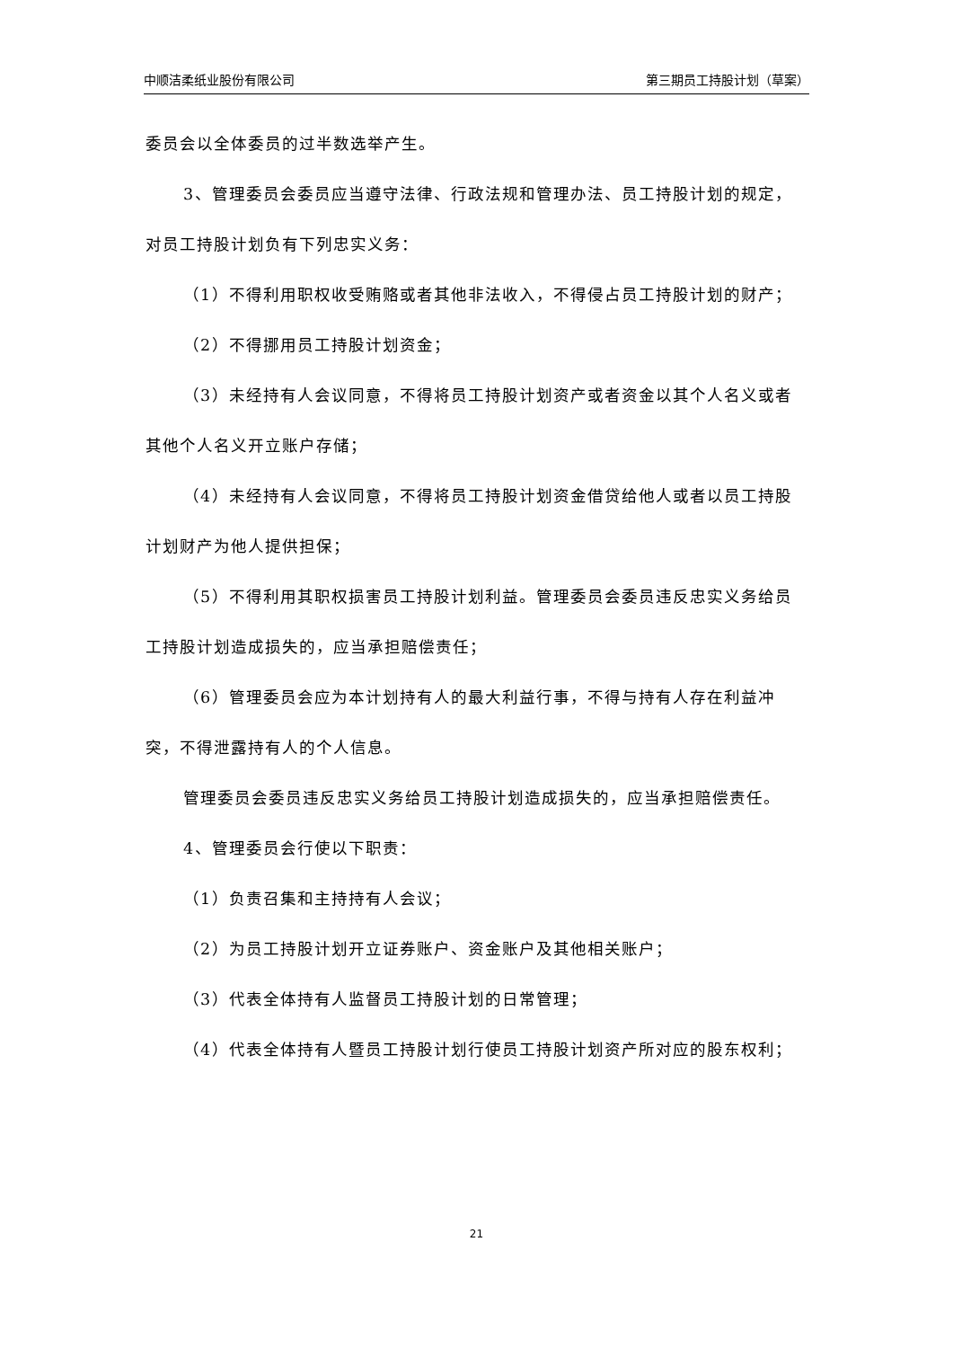中顺洁柔纸业股份有限公司 第三期员工持股计划（草案）
委员会以全体委员的过半数选举产生。
3、管理委员会委员应当遵守法律、行政法规和管理办法、员工持股计划的规定，对员工持股计划负有下列忠实义务：
（1）不得利用职权收受贿赂或者其他非法收入，不得侵占员工持股计划的财产；
（2）不得挪用员工持股计划资金；
（3）未经持有人会议同意，不得将员工持股计划资产或者资金以其个人名义或者其他个人名义开立账户存储；
（4）未经持有人会议同意，不得将员工持股计划资金借贷给他人或者以员工持股计划财产为他人提供担保；
（5）不得利用其职权损害员工持股计划利益。管理委员会委员违反忠实义务给员工持股计划造成损失的，应当承担赔偿责任；
（6）管理委员会应为本计划持有人的最大利益行事，不得与持有人存在利益冲突，不得泄露持有人的个人信息。
管理委员会委员违反忠实义务给员工持股计划造成损失的，应当承担赔偿责任。
4、管理委员会行使以下职责：
（1）负责召集和主持持有人会议；
（2）为员工持股计划开立证券账户、资金账户及其他相关账户；
（3）代表全体持有人监督员工持股计划的日常管理；
（4）代表全体持有人暨员工持股计划行使员工持股计划资产所对应的股东权利；
21